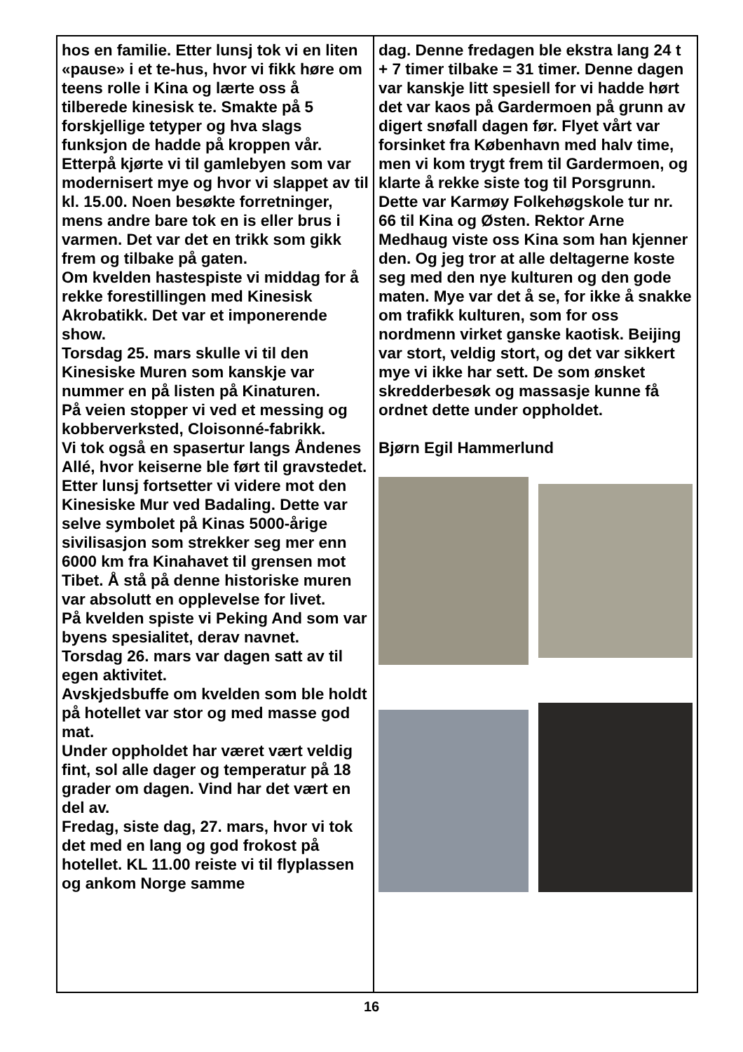hos en familie. Etter lunsj tok vi en liten «pause» i et te-hus, hvor vi fikk høre om teens rolle i Kina og lærte oss å tilberede kinesisk te. Smakte på 5 forskjellige tetyper og hva slags funksjon de hadde på kroppen vår. Etterpå kjørte vi til gamlebyen som var modernisert mye og hvor vi slappet av til kl. 15.00. Noen besøkte forretninger, mens andre bare tok en is eller brus i varmen. Det var det en trikk som gikk frem og tilbake på gaten.
Om kvelden hastespiste vi middag for å rekke forestillingen med Kinesisk Akrobatikk. Det var et imponerende show.
Torsdag 25. mars skulle vi til den Kinesiske Muren som kanskje var nummer en på listen på Kinaturen.
På veien stopper vi ved et messing og kobberverksted, Cloisonné-fabrikk.
Vi tok også en spasertur langs Åndenes Allé, hvor keiserne ble ført til gravstedet.
Etter lunsj fortsetter vi videre mot den Kinesiske Mur ved Badaling. Dette var selve symbolet på Kinas 5000-årige sivilisasjon som strekker seg mer enn 6000 km fra Kinahavet til grensen mot Tibet. Å stå på denne historiske muren var absolutt en opplevelse for livet.
På kvelden spiste vi Peking And som var byens spesialitet, derav navnet.
Torsdag 26. mars var dagen satt av til egen aktivitet.
Avskjedsbuffe om kvelden som ble holdt på hotellet var stor og med masse god mat.
Under oppholdet har været vært veldig fint, sol alle dager og temperatur på 18 grader om dagen. Vind har det vært en del av.
Fredag, siste dag, 27. mars, hvor vi tok det med en lang og god frokost på hotellet. KL 11.00 reiste vi til flyplassen og ankom Norge samme
dag. Denne fredagen ble ekstra lang 24 t + 7 timer tilbake = 31 timer. Denne dagen var kanskje litt spesiell for vi hadde hørt det var kaos på Gardermoen på grunn av digert snøfall dagen før. Flyet vårt var forsinket fra København med halv time, men vi kom trygt frem til Gardermoen, og klarte å rekke siste tog til Porsgrunn. Dette var Karmøy Folkehøgskole tur nr. 66 til Kina og Østen. Rektor Arne Medhaug viste oss Kina som han kjenner den. Og jeg tror at alle deltagerne koste seg med den nye kulturen og den gode maten. Mye var det å se, for ikke å snakke om trafikk kulturen, som for oss nordmenn virket ganske kaotisk. Beijing var stort, veldig stort, og det var sikkert mye vi ikke har sett. De som ønsket skredderbesøk og massasje kunne få ordnet dette under oppholdet.
Bjørn Egil Hammerlund
16